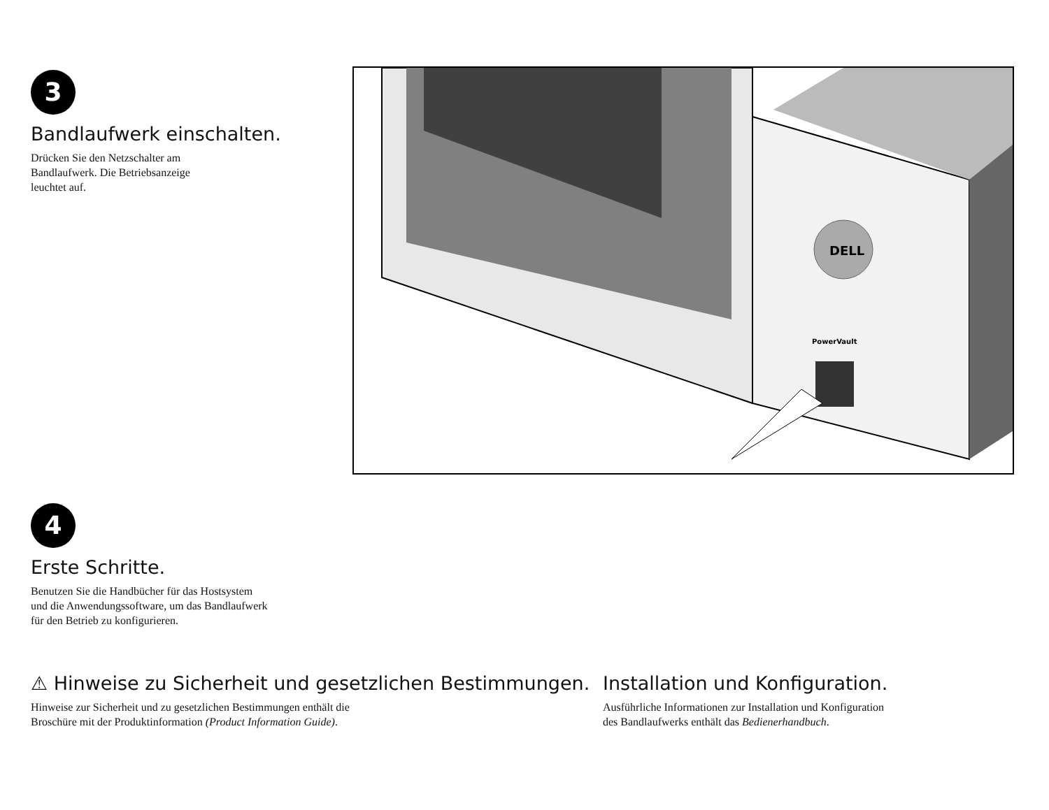3
Bandlaufwerk einschalten.
Drücken Sie den Netzschalter am
Bandlaufwerk. Die Betriebsanzeige
leuchtet auf.
DELL
PowerVault
4
Erste Schritte.
Benutzen Sie die Handbücher für das Hostsystem
und die Anwendungssoftware, um das Bandlaufwerk
für den Betrieb zu konfigurieren.
⚠ Hinweise zu Sicherheit und gesetzlichen Bestimmungen.
Hinweise zur Sicherheit und zu gesetzlichen Bestimmungen enthält die
Broschüre mit der Produktinformation (Product Information Guide).
Installation und Konfiguration.
Ausführliche Informationen zur Installation und Konfiguration
des Bandlaufwerks enthält das Bedienerhandbuch.